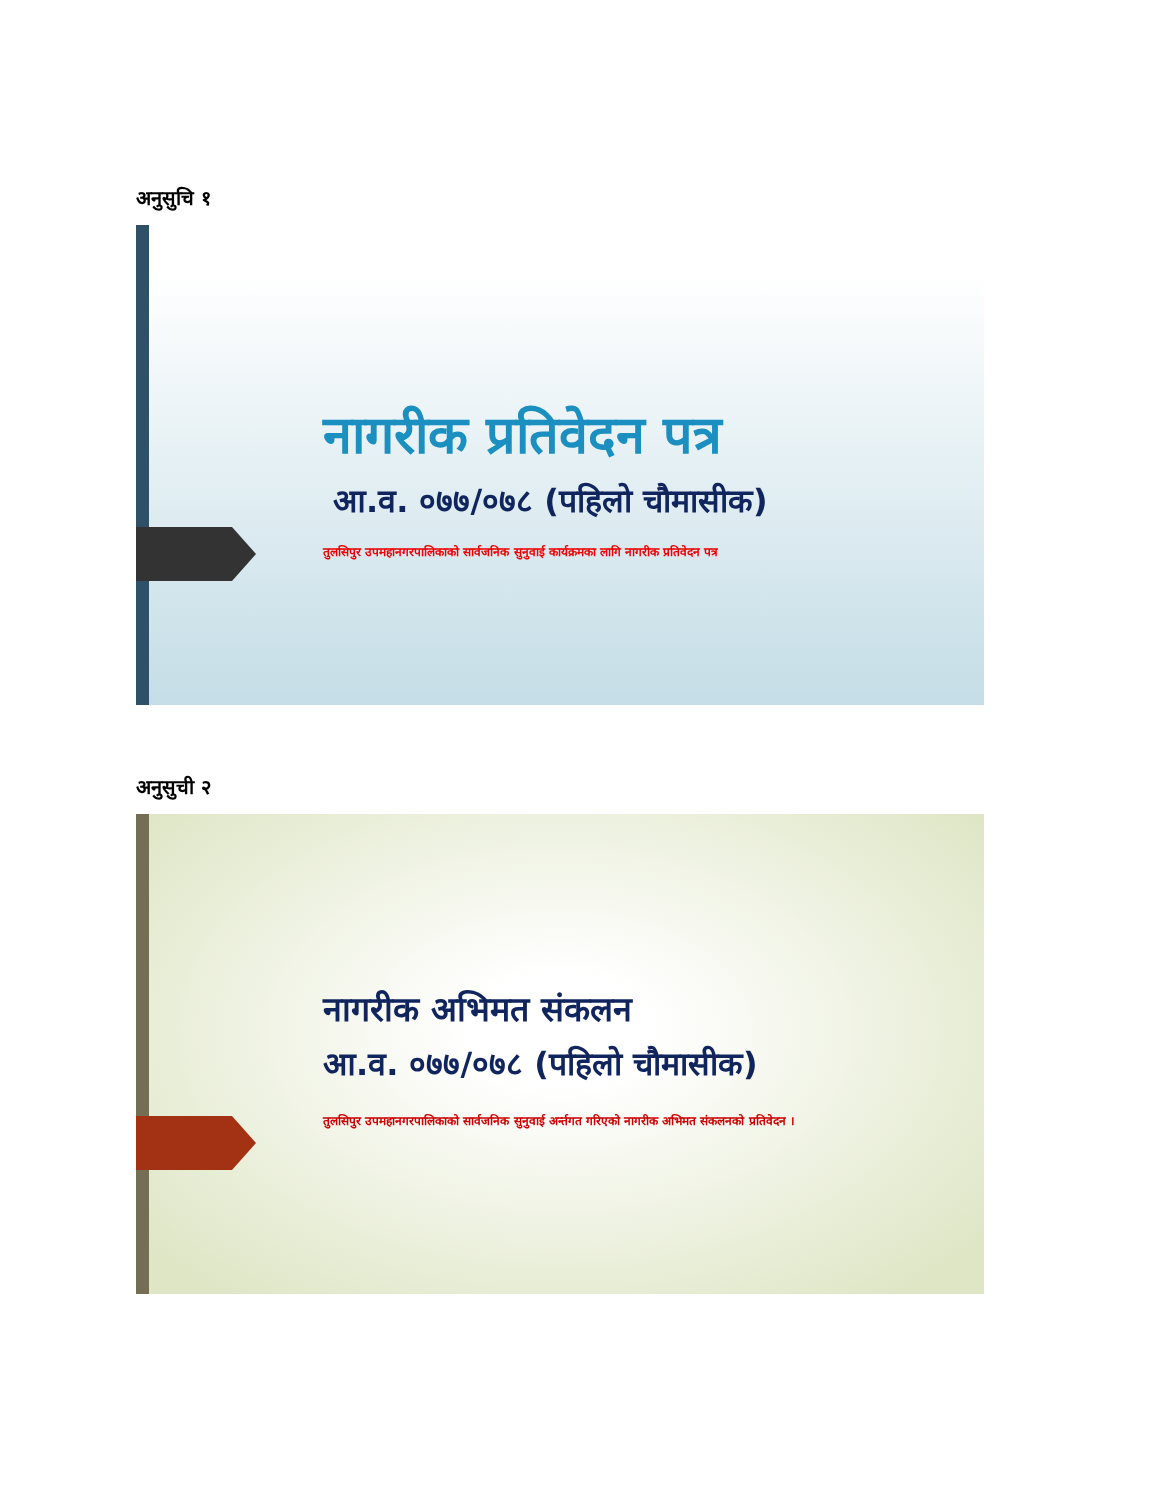अनुसुचि १
नागरीक प्रतिवेदन पत्र
आ.व. ०७७/०७८ (पहिलो चौमासीक)
तुलसिपुर उपमहानगरपालिकाको सार्वजनिक सुनुवाई कार्यक्रमका लागि नागरीक प्रतिवेदन पत्र
अनुसुची २
नागरीक अभिमत संकलन
आ.व. ०७७/०७८ (पहिलो चौमासीक)
तुलसिपुर उपमहानगरपालिकाको सार्वजनिक सुनुवाई अर्न्तगत गरिएको नागरीक अभिमत संकलनको प्रतिवेदन ।